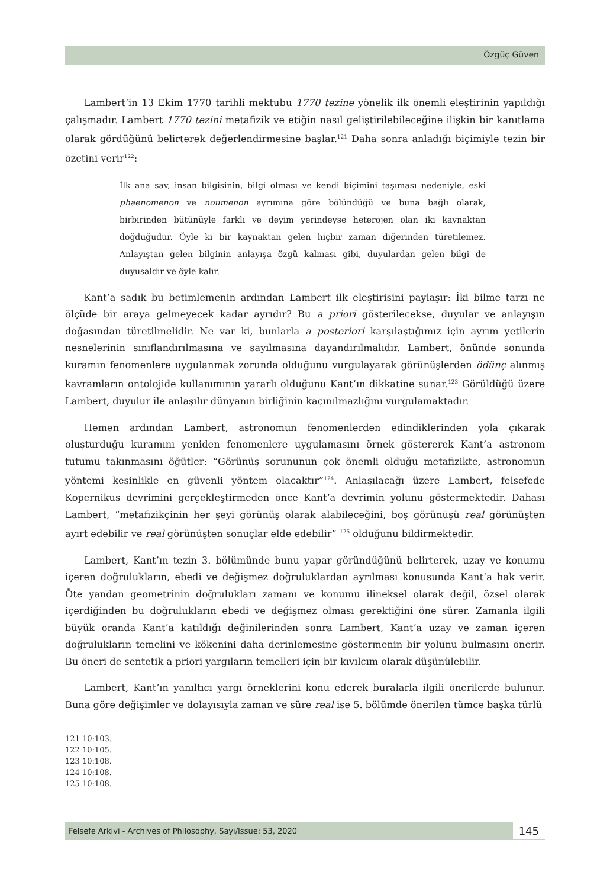Özgüç Güven
Lambert’in 13 Ekim 1770 tarihli mektubu 1770 tezine yönelik ilk önemli eleştirinin yapıldığı çalışmadır. Lambert 1770 tezini metafizik ve etiğin nasıl geliştirilebileceğine ilişkin bir kanıtlama olarak gördüğünü belirterek değerlendirmesine başlar.<sup>121</sup> Daha sonra anladığı biçimiyle tezin bir özetini verir<sup>122</sup>:
İlk ana sav, insan bilgisinin, bilgi olması ve kendi biçimini taşıması nedeniyle, eski phaenomenon ve noumenon ayrımına göre bölündüğü ve buna bağlı olarak, birbirinden bütünüyle farklı ve deyim yerindeyse heterojen olan iki kaynaktan doğduğudur. Öyle ki bir kaynaktan gelen hiçbir zaman diğerinden türetilemez. Anlayıştan gelen bilginin anlayışa özgü kalması gibi, duyulardan gelen bilgi de duyusaldır ve öyle kalır.
Kant’a sadık bu betimlemenin ardından Lambert ilk eleştirisini paylaşır: İki bilme tarzı ne ölçüde bir araya gelmeyecek kadar ayrıdır? Bu a priori gösterilecekse, duyular ve anlayışın doğasından türetilmelidir. Ne var ki, bunlarla a posteriori karşılaştığımız için ayrım yetilerin nesnelerinin sınıflandırılmasına ve sayılmasına dayandırılmalıdır. Lambert, önünde sonunda kuramın fenomenlere uygulanmak zorunda olduğunu vurgulayarak görünüşlerden ödünç alınmış kavramların ontolojide kullanımının yararlı olduğunu Kant’ın dikkatine sunar.<sup>123</sup> Görüldüğü üzere Lambert, duyulur ile anlaşılır dünyanın birliğinin kaçınılmazlığını vurgulamaktadır.
Hemen ardından Lambert, astronomun fenomenlerden edindiklerinden yola çıkarak oluşturduğu kuramını yeniden fenomenlere uygulamasını örnek göstererek Kant’a astronom tutumu takınmasını öğütler: “Görünüş sorununun çok önemli olduğu metafizikte, astronomun yöntemi kesinlikle en güvenli yöntem olacaktır”<sup>124</sup>. Anlaşılacağı üzere Lambert, felsefede Kopernikus devrimini gerçekleştirmeden önce Kant’a devrimin yolunu göstermektedir. Dahası Lambert, “metafizikçinin her şeyi görünüş olarak alabileceğini, boş görünüşü real görünüşten ayırt edebilir ve real görünüşten sonuçlar elde edebilir” <sup>125</sup> olduğunu bildirmektedir.
Lambert, Kant’ın tezin 3. bölümünde bunu yapar göründüğünü belirterek, uzay ve konumu içeren doğrulukların, ebedi ve değişmez doğruluklardan ayrılması konusunda Kant’a hak verir. Öte yandan geometrinin doğrulukları zamanı ve konumu ilineksel olarak değil, özsel olarak içerdiğinden bu doğrulukların ebedi ve değişmez olması gerektiğini öne sürer. Zamanla ilgili büyük oranda Kant’a katıldığı değinilerinden sonra Lambert, Kant’a uzay ve zaman içeren doğrulukların temelini ve kökenini daha derinlemesine göstermenin bir yolunu bulmasını önerir. Bu öneri de sentetik a priori yargıların temelleri için bir kıvılcım olarak düşünülebilir.
Lambert, Kant’ın yanıltıcı yargı örneklerini konu ederek buralarla ilgili önerilerde bulunur. Buna göre değişimler ve dolayısıyla zaman ve süre real ise 5. bölümde önerilen tümce başka türlü
121 10:103.
122 10:105.
123 10:108.
124 10:108.
125 10:108.
Felsefe Arkivi - Archives of Philosophy, Sayı/Issue: 53, 2020 145